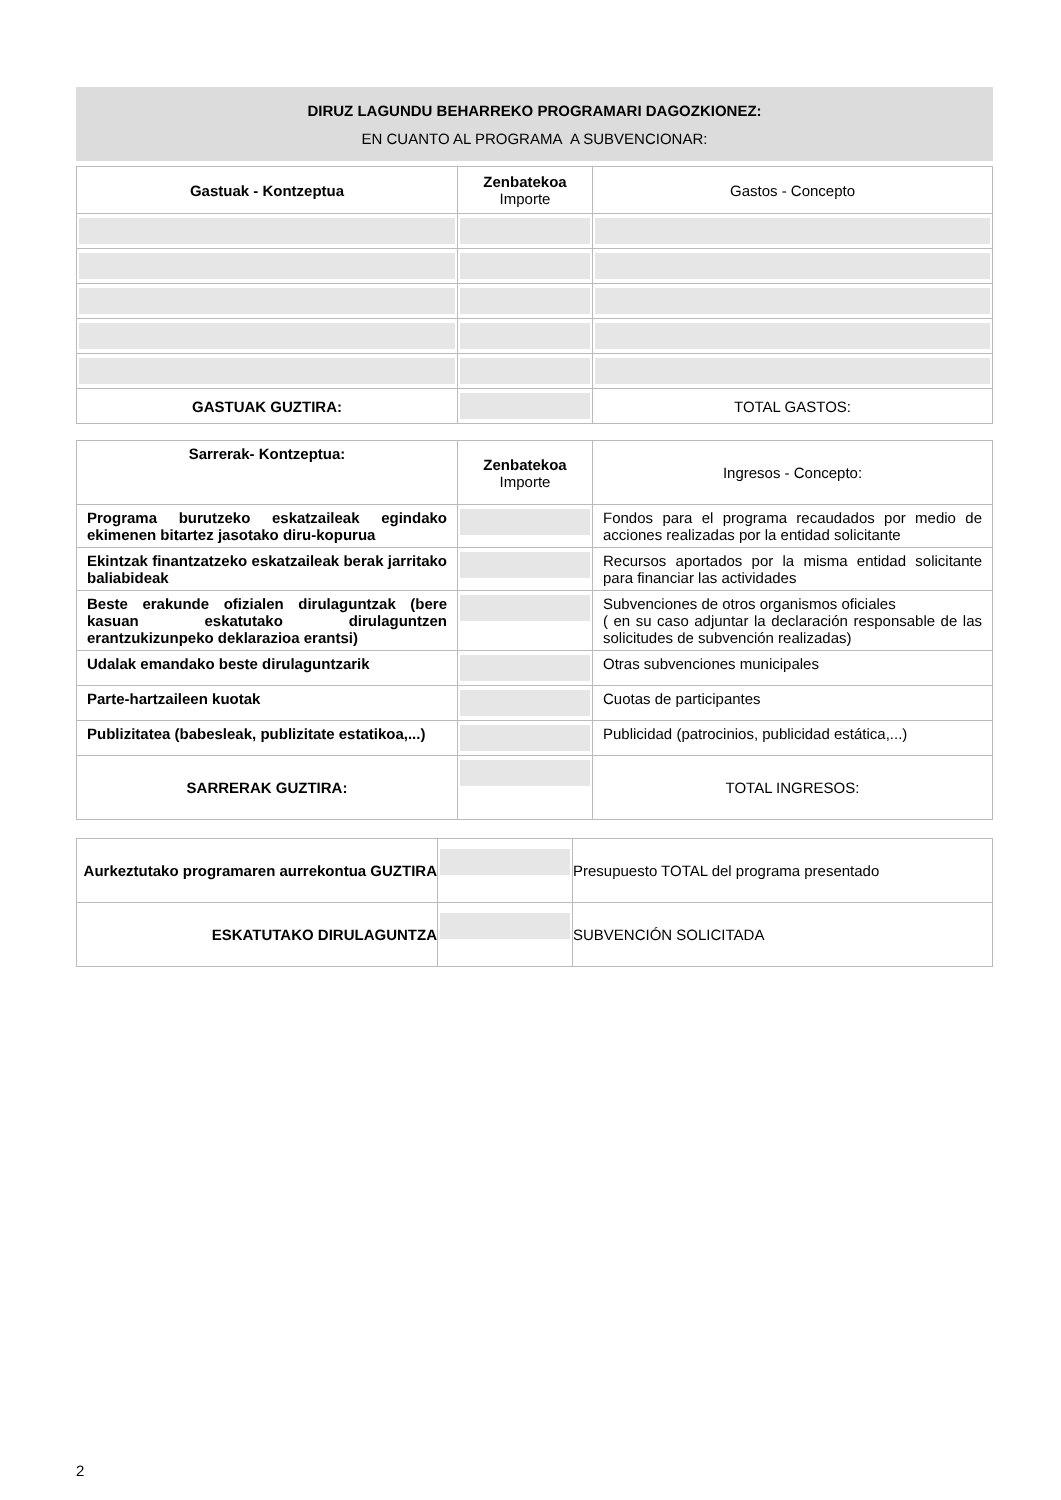DIRUZ LAGUNDU BEHARREKO PROGRAMARI DAGOZKIONEZ:
EN CUANTO AL PROGRAMA A SUBVENCIONAR:
| Gastuak - Kontzeptua | Zenbatekoa Importe | Gastos - Concepto |
| GASTUAK GUZTIRA: | | TOTAL GASTOS: |
| Sarrerak- Kontzeptua: | Zenbatekoa Importe | Ingresos - Concepto: |
| Programa burutzeko eskatzaileak egindako ekimenen bitartez jasotako diru-kopurua | | Fondos para el programa recaudados por medio de acciones realizadas por la entidad solicitante |
| Ekintzak finantzatzeko eskatzaileak berak jarritako baliabideak | | Recursos aportados por la misma entidad solicitante para financiar las actividades |
| Beste erakunde ofizialen dirulaguntzak (bere kasuan eskatutako dirulaguntzen erantzukizunpeko deklarazioa erantsi) | | Subvenciones de otros organismos oficiales ( en su caso adjuntar la declaración responsable de las solicitudes de subvención realizadas) |
| Udalak emandako beste dirulaguntzarik | | Otras subvenciones municipales |
| Parte-hartzaileen kuotak | | Cuotas de participantes |
| Publizitatea (babesleak, publizitate estatikoa,...) | | Publicidad (patrocinios, publicidad estática,...) |
| SARRERAK GUZTIRA: | | TOTAL INGRESOS: |
| Aurkeztutako programaren aurrekontua GUZTIRA | | Presupuesto TOTAL del programa presentado |
| ESKATUTAKO DIRULAGUNTZA | | SUBVENCIÓN SOLICITADA |
2